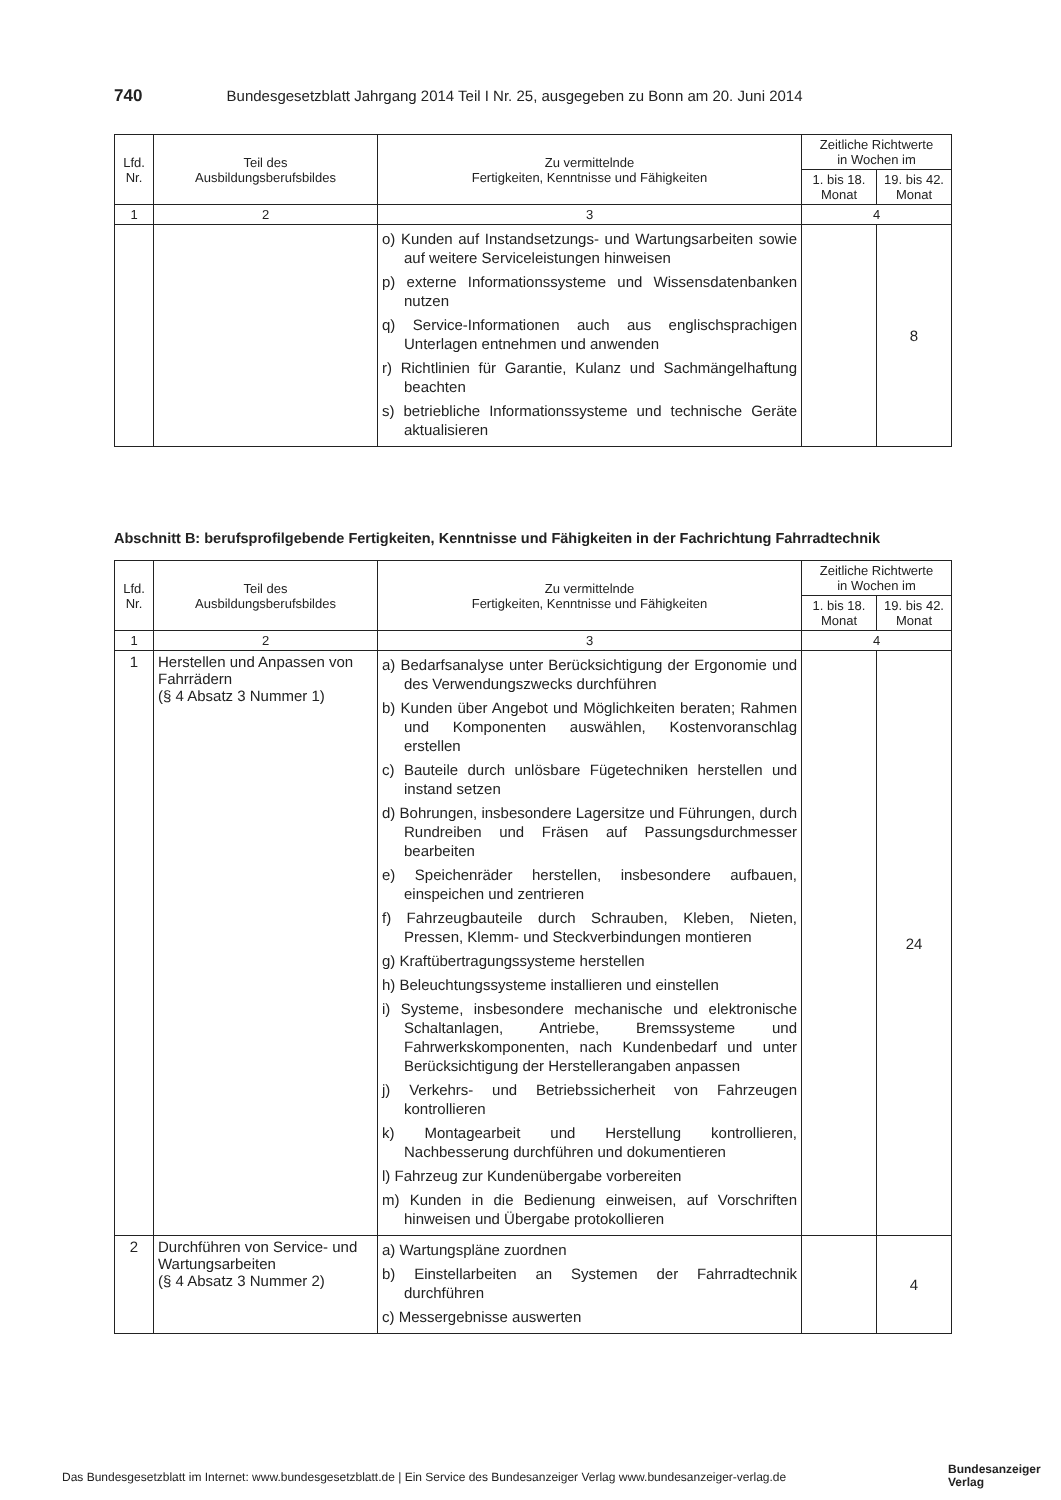740 Bundesgesetzblatt Jahrgang 2014 Teil I Nr. 25, ausgegeben zu Bonn am 20. Juni 2014
| Lfd. Nr. | Teil des Ausbildungsberufsbildes | Zu vermittelnde Fertigkeiten, Kenntnisse und Fähigkeiten | Zeitliche Richtwerte in Wochen im | |
| --- | --- | --- | --- | --- |
| | | | 1. bis 18. Monat | 19. bis 42. Monat |
| 1 | 2 | 3 | 4 | |
| | | o) Kunden auf Instandsetzungs- und Wartungsarbeiten sowie auf weitere Serviceleistungen hinweisen p) externe Informationssysteme und Wissensdatenbanken nutzen q) Service-Informationen auch aus englischsprachigen Unterlagen entnehmen und anwenden r) Richtlinien für Garantie, Kulanz und Sachmängelhaftung beachten s) betriebliche Informationssysteme und technische Geräte aktualisieren | | 8 |
Abschnitt B: berufsprofilgebende Fertigkeiten, Kenntnisse und Fähigkeiten in der Fachrichtung Fahrradtechnik
| Lfd. Nr. | Teil des Ausbildungsberufsbildes | Zu vermittelnde Fertigkeiten, Kenntnisse und Fähigkeiten | Zeitliche Richtwerte in Wochen im | |
| --- | --- | --- | --- | --- |
| | | | 1. bis 18. Monat | 19. bis 42. Monat |
| 1 | 2 | 3 | 4 | |
| 1 | Herstellen und Anpassen von Fahrrädern (§ 4 Absatz 3 Nummer 1) | a) Bedarfsanalyse unter Berücksichtigung der Ergonomie und des Verwendungszwecks durchführen b) Kunden über Angebot und Möglichkeiten beraten; Rahmen und Komponenten auswählen, Kostenvoranschlag erstellen c) Bauteile durch unlösbare Fügetechniken herstellen und instand setzen d) Bohrungen, insbesondere Lagersitze und Führungen, durch Rundreiben und Fräsen auf Passungsdurchmesser bearbeiten e) Speichenräder herstellen, insbesondere aufbauen, einspeichen und zentrieren f) Fahrzeugbauteile durch Schrauben, Kleben, Nieten, Pressen, Klemm- und Steckverbindungen montieren g) Kraftübertragungssysteme herstellen h) Beleuchtungssysteme installieren und einstellen i) Systeme, insbesondere mechanische und elektronische Schaltanlagen, Antriebe, Bremssysteme und Fahrwerkskomponenten, nach Kundenbedarf und unter Berücksichtigung der Herstellerangaben anpassen j) Verkehrs- und Betriebssicherheit von Fahrzeugen kontrollieren k) Montagearbeit und Herstellung kontrollieren, Nachbesserung durchführen und dokumentieren l) Fahrzeug zur Kundenübergabe vorbereiten m) Kunden in die Bedienung einweisen, auf Vorschriften hinweisen und Übergabe protokollieren | | 24 |
| 2 | Durchführen von Service- und Wartungsarbeiten (§ 4 Absatz 3 Nummer 2) | a) Wartungspläne zuordnen b) Einstellarbeiten an Systemen der Fahrradtechnik durchführen c) Messergebnisse auswerten | | 4 |
Das Bundesgesetzblatt im Internet: www.bundesgesetzblatt.de | Ein Service des Bundesanzeiger Verlag www.bundesanzeiger-verlag.de
Bundesanzeiger
Verlag